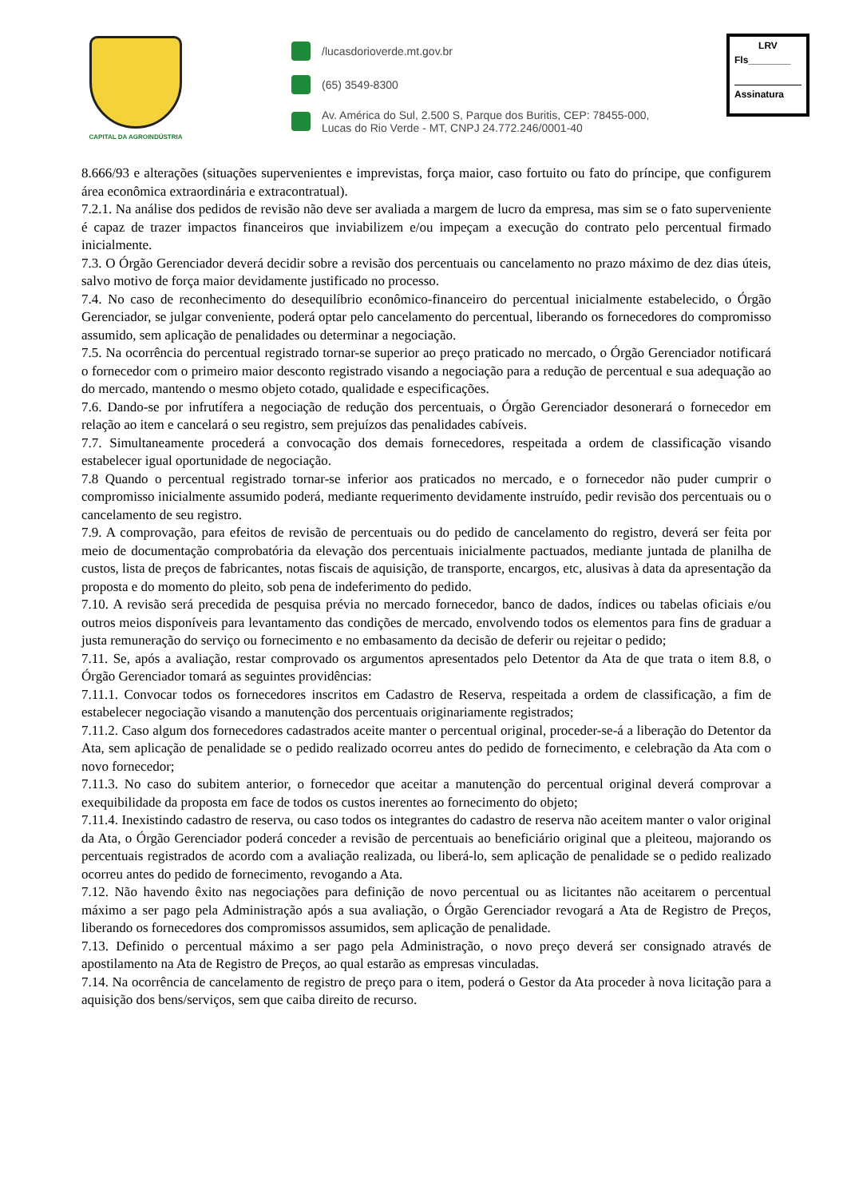CAPITAL DA AGROINDÚSTRIA
/lucasdorioverde.mt.gov.br
(65) 3549-8300
Av. América do Sul, 2.500 S, Parque dos Buritis, CEP: 78455-000,
Lucas do Rio Verde - MT, CNPJ 24.772.246/0001-40
LRV
Fls________
Assinatura
8.666/93 e alterações (situações supervenientes e imprevistas, força maior, caso fortuito ou fato do príncipe, que configurem área econômica extraordinária e extracontratual).
7.2.1. Na análise dos pedidos de revisão não deve ser avaliada a margem de lucro da empresa, mas sim se o fato superveniente é capaz de trazer impactos financeiros que inviabilizem e/ou impeçam a execução do contrato pelo percentual firmado inicialmente.
7.3. O Órgão Gerenciador deverá decidir sobre a revisão dos percentuais ou cancelamento no prazo máximo de dez dias úteis, salvo motivo de força maior devidamente justificado no processo.
7.4. No caso de reconhecimento do desequilíbrio econômico-financeiro do percentual inicialmente estabelecido, o Órgão Gerenciador, se julgar conveniente, poderá optar pelo cancelamento do percentual, liberando os fornecedores do compromisso assumido, sem aplicação de penalidades ou determinar a negociação.
7.5. Na ocorrência do percentual registrado tornar-se superior ao preço praticado no mercado, o Órgão Gerenciador notificará o fornecedor com o primeiro maior desconto registrado visando a negociação para a redução de percentual e sua adequação ao do mercado, mantendo o mesmo objeto cotado, qualidade e especificações.
7.6. Dando-se por infrutífera a negociação de redução dos percentuais, o Órgão Gerenciador desonerará o fornecedor em relação ao item e cancelará o seu registro, sem prejuízos das penalidades cabíveis.
7.7. Simultaneamente procederá a convocação dos demais fornecedores, respeitada a ordem de classificação visando estabelecer igual oportunidade de negociação.
7.8 Quando o percentual registrado tornar-se inferior aos praticados no mercado, e o fornecedor não puder cumprir o compromisso inicialmente assumido poderá, mediante requerimento devidamente instruído, pedir revisão dos percentuais ou o cancelamento de seu registro.
7.9. A comprovação, para efeitos de revisão de percentuais ou do pedido de cancelamento do registro, deverá ser feita por meio de documentação comprobatória da elevação dos percentuais inicialmente pactuados, mediante juntada de planilha de custos, lista de preços de fabricantes, notas fiscais de aquisição, de transporte, encargos, etc, alusivas à data da apresentação da proposta e do momento do pleito, sob pena de indeferimento do pedido.
7.10. A revisão será precedida de pesquisa prévia no mercado fornecedor, banco de dados, índices ou tabelas oficiais e/ou outros meios disponíveis para levantamento das condições de mercado, envolvendo todos os elementos para fins de graduar a justa remuneração do serviço ou fornecimento e no embasamento da decisão de deferir ou rejeitar o pedido;
7.11. Se, após a avaliação, restar comprovado os argumentos apresentados pelo Detentor da Ata de que trata o item 8.8, o Órgão Gerenciador tomará as seguintes providências:
7.11.1. Convocar todos os fornecedores inscritos em Cadastro de Reserva, respeitada a ordem de classificação, a fim de estabelecer negociação visando a manutenção dos percentuais originariamente registrados;
7.11.2. Caso algum dos fornecedores cadastrados aceite manter o percentual original, proceder-se-á a liberação do Detentor da Ata, sem aplicação de penalidade se o pedido realizado ocorreu antes do pedido de fornecimento, e celebração da Ata com o novo fornecedor;
7.11.3. No caso do subitem anterior, o fornecedor que aceitar a manutenção do percentual original deverá comprovar a exequibilidade da proposta em face de todos os custos inerentes ao fornecimento do objeto;
7.11.4. Inexistindo cadastro de reserva, ou caso todos os integrantes do cadastro de reserva não aceitem manter o valor original da Ata, o Órgão Gerenciador poderá conceder a revisão de percentuais ao beneficiário original que a pleiteou, majorando os percentuais registrados de acordo com a avaliação realizada, ou liberá-lo, sem aplicação de penalidade se o pedido realizado ocorreu antes do pedido de fornecimento, revogando a Ata.
7.12. Não havendo êxito nas negociações para definição de novo percentual ou as licitantes não aceitarem o percentual máximo a ser pago pela Administração após a sua avaliação, o Órgão Gerenciador revogará a Ata de Registro de Preços, liberando os fornecedores dos compromissos assumidos, sem aplicação de penalidade.
7.13. Definido o percentual máximo a ser pago pela Administração, o novo preço deverá ser consignado através de apostilamento na Ata de Registro de Preços, ao qual estarão as empresas vinculadas.
7.14. Na ocorrência de cancelamento de registro de preço para o item, poderá o Gestor da Ata proceder à nova licitação para a aquisição dos bens/serviços, sem que caiba direito de recurso.